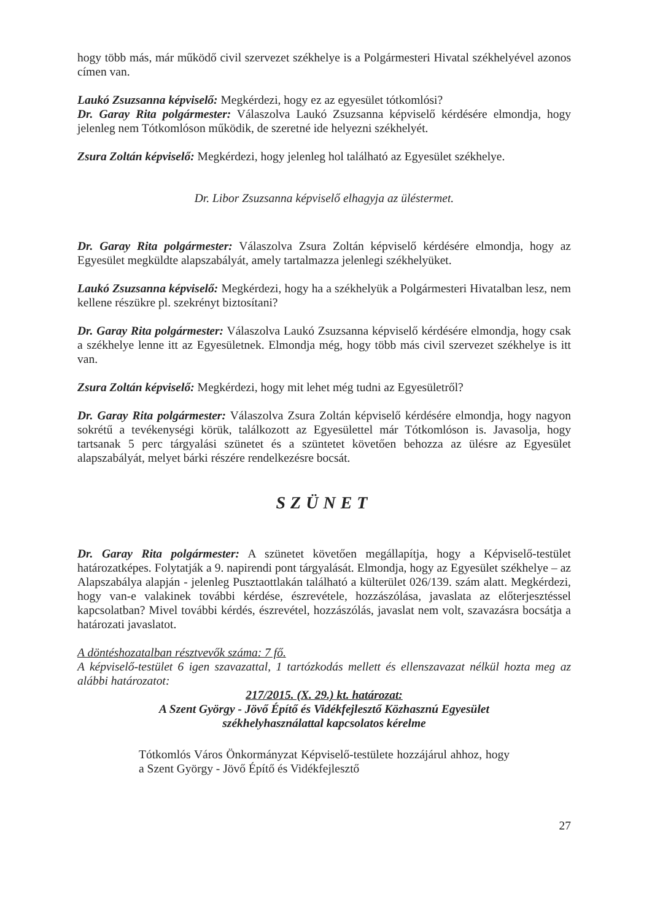hogy több más, már működő civil szervezet székhelye is a Polgármesteri Hivatal székhelyével azonos címen van.
Laukó Zsuzsanna képviselő: Megkérdezi, hogy ez az egyesület tótkomlósi?
Dr. Garay Rita polgármester: Válaszolva Laukó Zsuzsanna képviselő kérdésére elmondja, hogy jelenleg nem Tótkomlóson működik, de szeretné ide helyezni székhelyét.
Zsura Zoltán képviselő: Megkérdezi, hogy jelenleg hol található az Egyesület székhelye.
Dr. Libor Zsuzsanna képviselő elhagyja az üléstermet.
Dr. Garay Rita polgármester: Válaszolva Zsura Zoltán képviselő kérdésére elmondja, hogy az Egyesület megküldte alapszabályát, amely tartalmazza jelenlegi székhelyüket.
Laukó Zsuzsanna képviselő: Megkérdezi, hogy ha a székhelyük a Polgármesteri Hivatalban lesz, nem kellene részükre pl. szekrényt biztosítani?
Dr. Garay Rita polgármester: Válaszolva Laukó Zsuzsanna képviselő kérdésére elmondja, hogy csak a székhelye lenne itt az Egyesületnek. Elmondja még, hogy több más civil szervezet székhelye is itt van.
Zsura Zoltán képviselő: Megkérdezi, hogy mit lehet még tudni az Egyesületről?
Dr. Garay Rita polgármester: Válaszolva Zsura Zoltán képviselő kérdésére elmondja, hogy nagyon sokrétű a tevékenységi körük, találkozott az Egyesülettel már Tótkomlóson is. Javasolja, hogy tartsanak 5 perc tárgyalási szünetet és a szüntetet követően behozza az ülésre az Egyesület alapszabályát, melyet bárki részére rendelkezésre bocsát.
SZÜNET
Dr. Garay Rita polgármester: A szünetet követően megállapítja, hogy a Képviselő-testület határozatképes. Folytatják a 9. napirendi pont tárgyalását. Elmondja, hogy az Egyesület székhelye – az Alapszabálya alapján - jelenleg Pusztaottlakán található a külterület 026/139. szám alatt. Megkérdezi, hogy van-e valakinek további kérdése, észrevétele, hozzászólása, javaslata az előterjesztéssel kapcsolatban? Mivel további kérdés, észrevétel, hozzászólás, javaslat nem volt, szavazásra bocsátja a határozati javaslatot.
A döntéshozatalban résztvevők száma: 7 fő.
A képviselő-testület 6 igen szavazattal, 1 tartózkodás mellett és ellenszavazat nélkül hozta meg az alábbi határozatot:
217/2015. (X. 29.) kt. határozat:
A Szent György - Jövő Építő és Vidékfejlesztő Közhasznú Egyesület
székhelyhasználattal kapcsolatos kérelme
Tótkomlós Város Önkormányzat Képviselő-testülete hozzájárul ahhoz, hogy a Szent György - Jövő Építő és Vidékfejlesztő
27